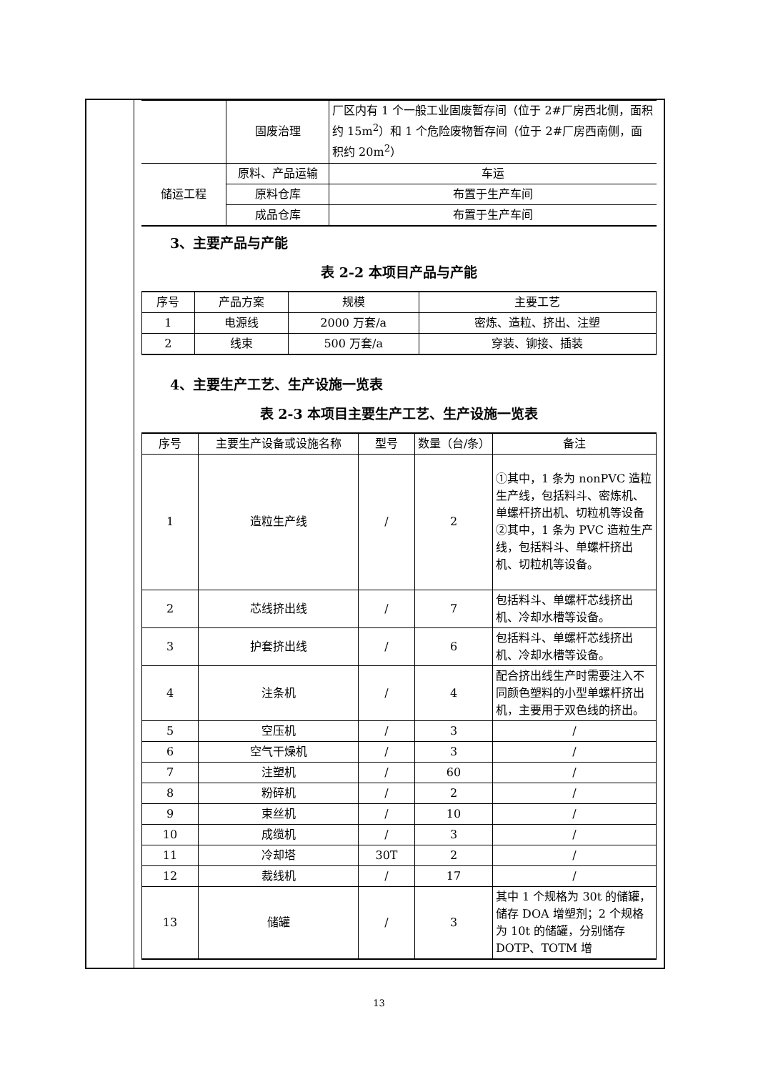| | 固废治理 | 厂区内有 1 个一般工业固废暂存间（位于 2#厂房西北侧，面积约 15m<sup>2</sup>）和 1 个危险废物暂存间（位于 2#厂房西南侧，面积约 20m<sup>2</sup>） |
| 储运工程 | 原料、产品运输 | 车运 |
| | 原料仓库 | 布置于生产车间 |
| | 成品仓库 | 布置于生产车间 |
3、主要产品与产能
表 2-2 本项目产品与产能
| 序号 | 产品方案 | 规模 | 主要工艺 |
| --- | --- | --- | --- |
| 1 | 电源线 | 2000 万套/a | 密炼、造粒、挤出、注塑 |
| 2 | 线束 | 500 万套/a | 穿装、铆接、插装 |
4、主要生产工艺、生产设施一览表
表 2-3 本项目主要生产工艺、生产设施一览表
| 序号 | 主要生产设备或设施名称 | 型号 | 数量（台/条） | 备注 |
| --- | --- | --- | --- | --- |
| 1 | 造粒生产线 | / | 2 | ①其中，1 条为 nonPVC 造粒生产线，包括料斗、密炼机、单螺杆挤出机、切粒机等设备 ②其中，1 条为 PVC 造粒生产线，包括料斗、单螺杆挤出机、切粒机等设备。 |
| 2 | 芯线挤出线 | / | 7 | 包括料斗、单螺杆芯线挤出机、冷却水槽等设备。 |
| 3 | 护套挤出线 | / | 6 | 包括料斗、单螺杆芯线挤出机、冷却水槽等设备。 |
| 4 | 注条机 | / | 4 | 配合挤出线生产时需要注入不同颜色塑料的小型单螺杆挤出机，主要用于双色线的挤出。 |
| 5 | 空压机 | / | 3 | / |
| 6 | 空气干燥机 | / | 3 | / |
| 7 | 注塑机 | / | 60 | / |
| 8 | 粉碎机 | / | 2 | / |
| 9 | 束丝机 | / | 10 | / |
| 10 | 成缆机 | / | 3 | / |
| 11 | 冷却塔 | 30T | 2 | / |
| 12 | 裁线机 | / | 17 | / |
| 13 | 储罐 | / | 3 | 其中 1 个规格为 30t 的储罐，储存 DOA 增塑剂；2 个规格为 10t 的储罐，分别储存 DOTP、TOTM 增 |
13